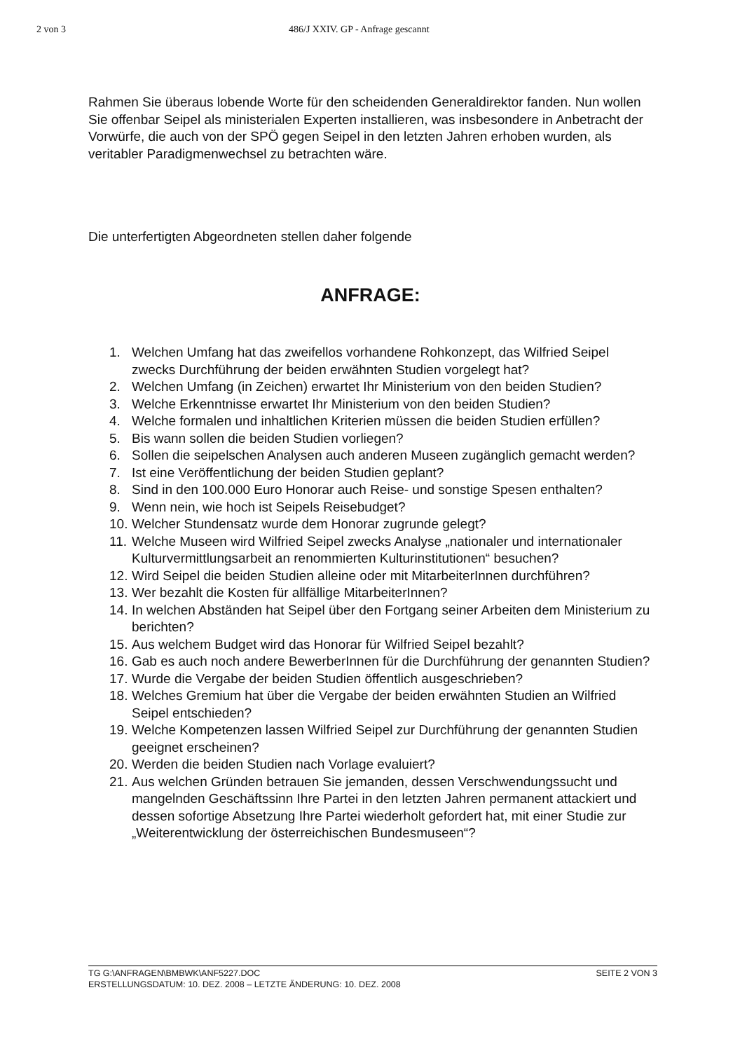2 von 3 486/J XXIV. GP - Anfrage gescannt
Rahmen Sie überaus lobende Worte für den scheidenden Generaldirektor fanden. Nun wollen Sie offenbar Seipel als ministerialen Experten installieren, was insbesondere in Anbetracht der Vorwürfe, die auch von der SPÖ gegen Seipel in den letzten Jahren erhoben wurden, als veritabler Paradigmenwechsel zu betrachten wäre.
Die unterfertigten Abgeordneten stellen daher folgende
ANFRAGE:
1. Welchen Umfang hat das zweifellos vorhandene Rohkonzept, das Wilfried Seipel zwecks Durchführung der beiden erwähnten Studien vorgelegt hat?
2. Welchen Umfang (in Zeichen) erwartet Ihr Ministerium von den beiden Studien?
3. Welche Erkenntnisse erwartet Ihr Ministerium von den beiden Studien?
4. Welche formalen und inhaltlichen Kriterien müssen die beiden Studien erfüllen?
5. Bis wann sollen die beiden Studien vorliegen?
6. Sollen die seipelschen Analysen auch anderen Museen zugänglich gemacht werden?
7. Ist eine Veröffentlichung der beiden Studien geplant?
8. Sind in den 100.000 Euro Honorar auch Reise- und sonstige Spesen enthalten?
9. Wenn nein, wie hoch ist Seipels Reisebudget?
10. Welcher Stundensatz wurde dem Honorar zugrunde gelegt?
11. Welche Museen wird Wilfried Seipel zwecks Analyse „nationaler und internationaler Kulturvermittlungsarbeit an renommierten Kulturinstitutionen“ besuchen?
12. Wird Seipel die beiden Studien alleine oder mit MitarbeiterInnen durchführen?
13. Wer bezahlt die Kosten für allfällige MitarbeiterInnen?
14. In welchen Abständen hat Seipel über den Fortgang seiner Arbeiten dem Ministerium zu berichten?
15. Aus welchem Budget wird das Honorar für Wilfried Seipel bezahlt?
16. Gab es auch noch andere BewerberInnen für die Durchführung der genannten Studien?
17. Wurde die Vergabe der beiden Studien öffentlich ausgeschrieben?
18. Welches Gremium hat über die Vergabe der beiden erwähnten Studien an Wilfried Seipel entschieden?
19. Welche Kompetenzen lassen Wilfried Seipel zur Durchführung der genannten Studien geeignet erscheinen?
20. Werden die beiden Studien nach Vorlage evaluiert?
21. Aus welchen Gründen betrauen Sie jemanden, dessen Verschwendungssucht und mangelnden Geschäftssinn Ihre Partei in den letzten Jahren permanent attackiert und dessen sofortige Absetzung Ihre Partei wiederholt gefordert hat, mit einer Studie zur „Weiterentwicklung der österreichischen Bundesmuseen“?
SEITE 2 VON 3 TG G:\ANFRAGEN\BMBWK\ANF5227.DOC
ERSTELLUNGSDATUM: 10. DEZ. 2008 – LETZTE ÄNDERUNG: 10. DEZ. 2008